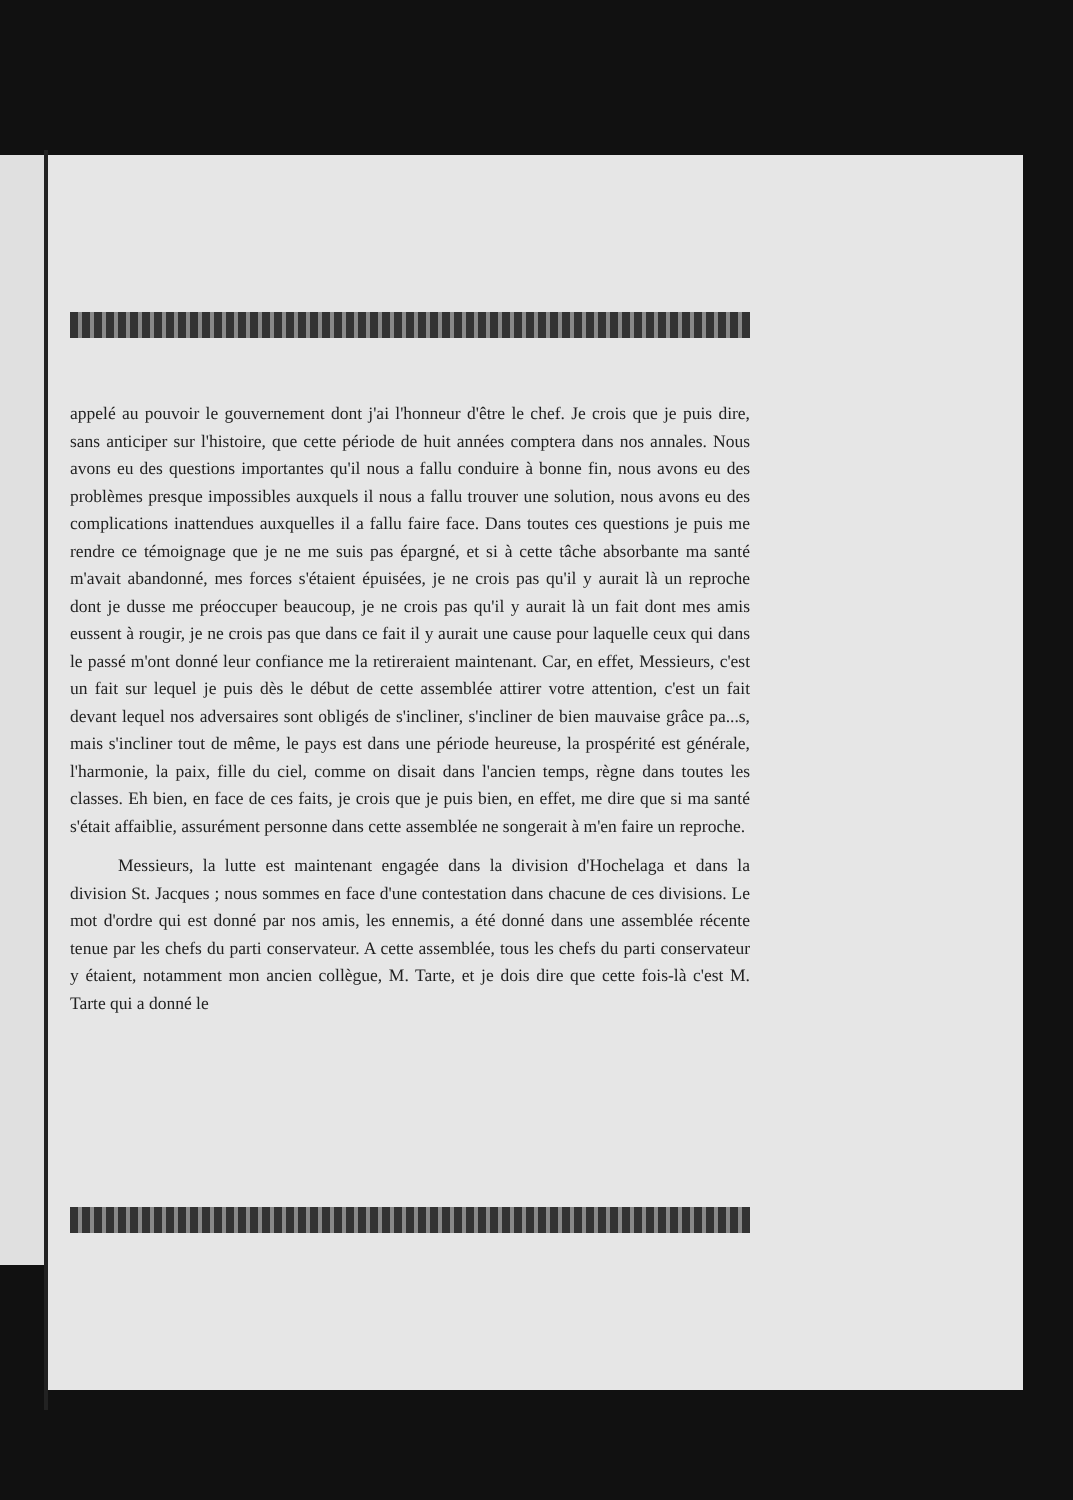appelé au pouvoir le gouvernement dont j'ai l'honneur d'être le chef. Je crois que je puis dire, sans anticiper sur l'histoire, que cette période de huit années comptera dans nos annales. Nous avons eu des questions importantes qu'il nous a fallu conduire à bonne fin, nous avons eu des problèmes presque impossibles auxquels il nous a fallu trouver une solution, nous avons eu des complications inattendues auxquelles il a fallu faire face. Dans toutes ces questions je puis me rendre ce témoignage que je ne me suis pas épargné, et si à cette tâche absorbante ma santé m'avait abandonné, mes forces s'étaient épuisées, je ne crois pas qu'il y aurait là un reproche dont je dusse me préoccuper beaucoup, je ne crois pas qu'il y aurait là un fait dont mes amis eussent à rougir, je ne crois pas que dans ce fait il y aurait une cause pour laquelle ceux qui dans le passé m'ont donné leur confiance me la retireraient maintenant. Car, en effet, Messieurs, c'est un fait sur lequel je puis dès le début de cette assemblée attirer votre attention, c'est un fait devant lequel nos adversaires sont obligés de s'incliner, s'incliner de bien mauvaise grâce pa...s, mais s'incliner tout de même, le pays est dans une période heureuse, la prospérité est générale, l'harmonie, la paix, fille du ciel, comme on disait dans l'ancien temps, règne dans toutes les classes. Eh bien, en face de ces faits, je crois que je puis bien, en effet, me dire que si ma santé s'était affaiblie, assurément personne dans cette assemblée ne songerait à m'en faire un reproche.
Messieurs, la lutte est maintenant engagée dans la division d'Hochelaga et dans la division St. Jacques ; nous sommes en face d'une contestation dans chacune de ces divisions. Le mot d'ordre qui est donné par nos amis, les ennemis, a été donné dans une assemblée récente tenue par les chefs du parti conservateur. A cette assemblée, tous les chefs du parti conservateur y étaient, notamment mon ancien collègue, M. Tarte, et je dois dire que cette fois-là c'est M. Tarte qui a donné le